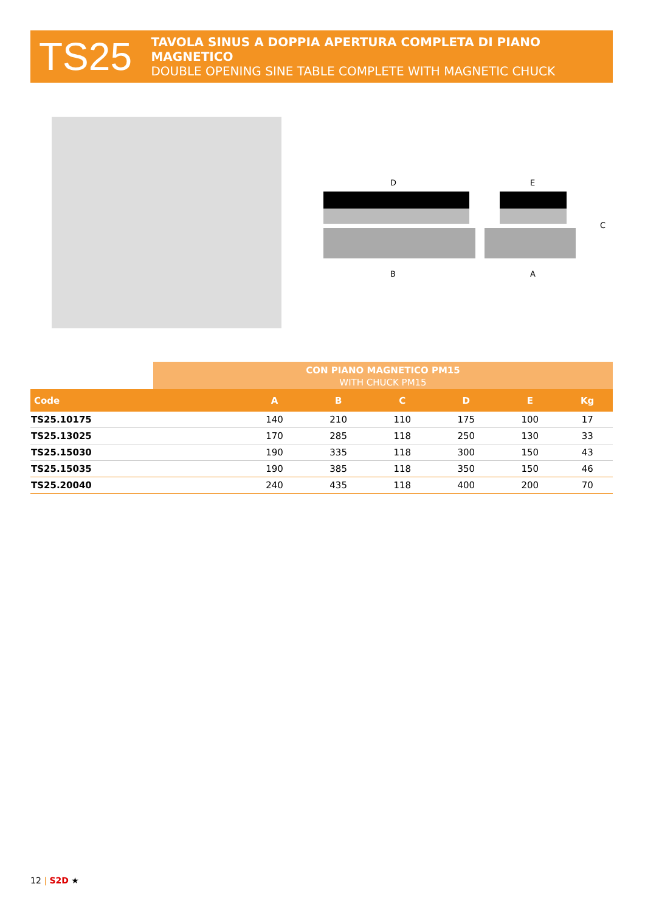TS25
TAVOLA SINUS A DOPPIA APERTURA COMPLETA DI PIANO MAGNETICO
DOUBLE OPENING SINE TABLE COMPLETE WITH MAGNETIC CHUCK
D
E
B
A
C
CON PIANO MAGNETICO PM15
WITH CHUCK PM15
| Code | A | B | C | D | E | Kg |
| --- | --- | --- | --- | --- | --- | --- |
| TS25.10175 | 140 | 210 | 110 | 175 | 100 | 17 |
| TS25.13025 | 170 | 285 | 118 | 250 | 130 | 33 |
| TS25.15030 | 190 | 335 | 118 | 300 | 150 | 43 |
| TS25.15035 | 190 | 385 | 118 | 350 | 150 | 46 |
| TS25.20040 | 240 | 435 | 118 | 400 | 200 | 70 |
12 | S2D ★